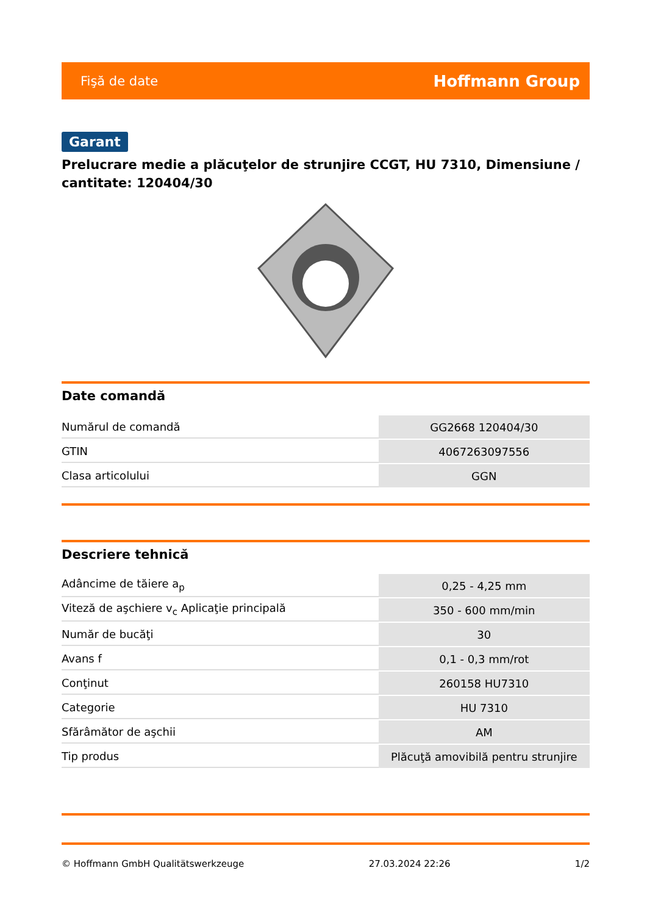Fişă de date Hoffmann Group
Garant
Prelucrare medie a plăcuţelor de strunjire CCGT, HU 7310, Dimensiune / cantitate: 120404/30
Date comandă
| Numărul de comandă | GG2668 120404/30 |
| GTIN | 4067263097556 |
| Clasa articolului | GGN |
Descriere tehnică
| Adâncime de tăiere a<sub>p</sub> | 0,25 - 4,25 mm |
| Viteză de aşchiere v<sub>c</sub> Aplicaţie principală | 350 - 600 mm/min |
| Număr de bucăţi | 30 |
| Avans f | 0,1 - 0,3 mm/rot |
| Conţinut | 260158 HU7310 |
| Categorie | HU 7310 |
| Sfărâmător de aşchii | AM |
| Tip produs | Plăcuţă amovibilă pentru strunjire |
© Hoffmann GmbH Qualitätswerkzeuge 27.03.2024 22:26 1/2